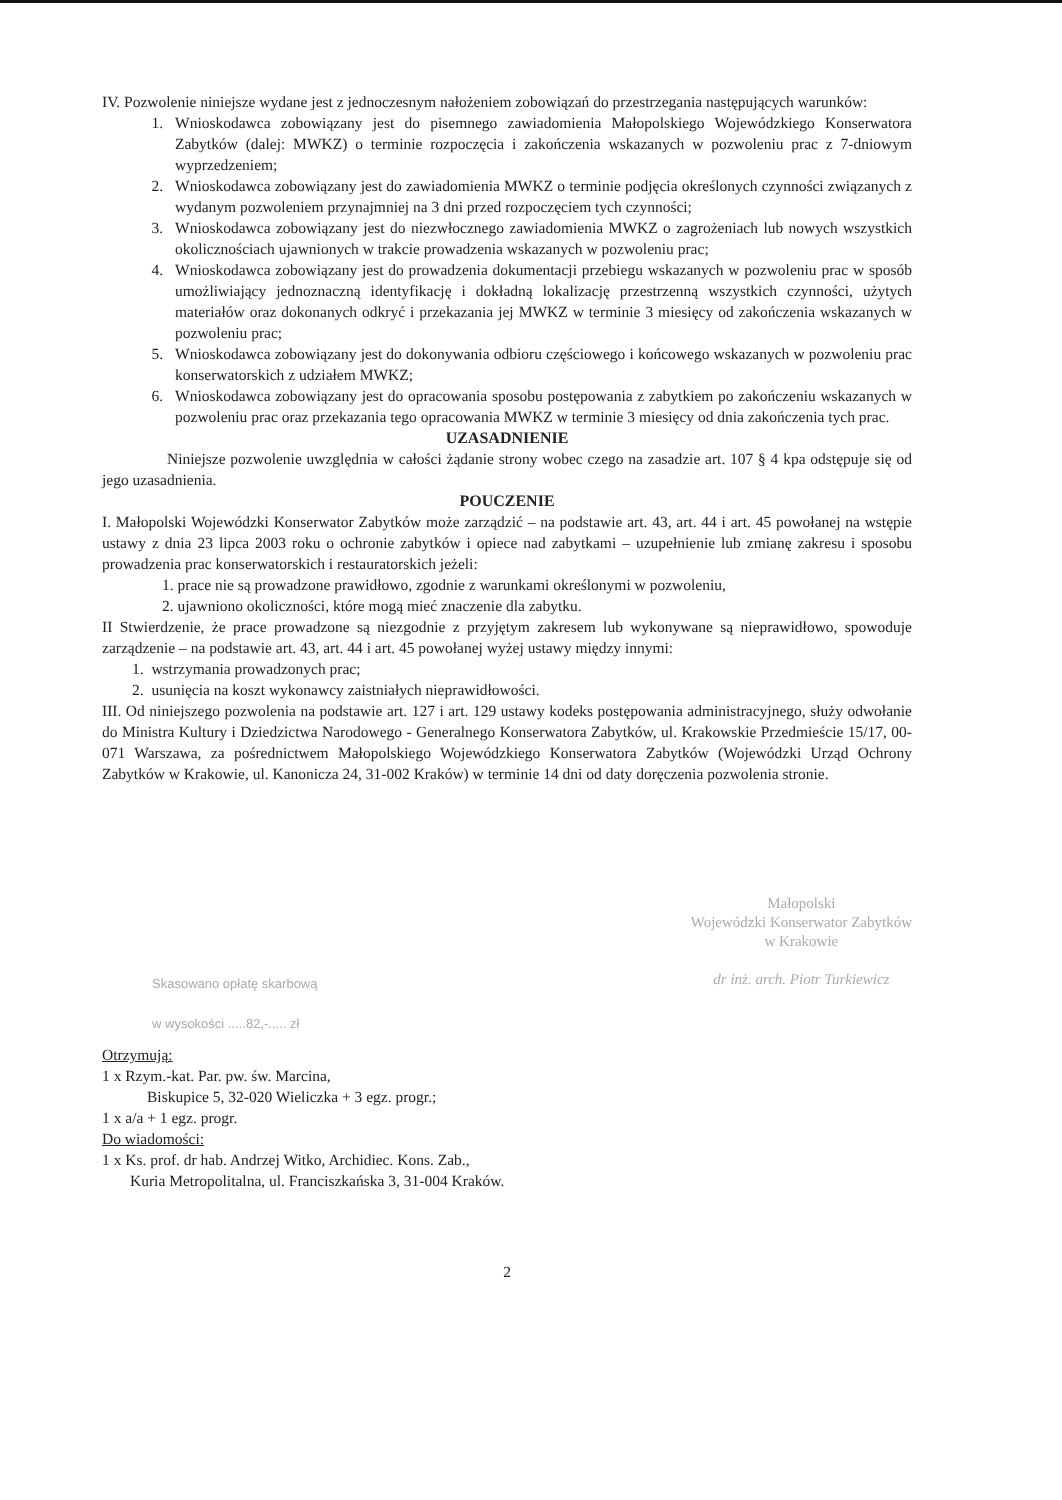IV. Pozwolenie niniejsze wydane jest z jednoczesnym nałożeniem zobowiązań do przestrzegania następujących warunków:
1. Wnioskodawca zobowiązany jest do pisemnego zawiadomienia Małopolskiego Wojewódzkiego Konserwatora Zabytków (dalej: MWKZ) o terminie rozpoczęcia i zakończenia wskazanych w pozwoleniu prac z 7-dniowym wyprzedzeniem;
2. Wnioskodawca zobowiązany jest do zawiadomienia MWKZ o terminie podjęcia określonych czynności związanych z wydanym pozwoleniem przynajmniej na 3 dni przed rozpoczęciem tych czynności;
3. Wnioskodawca zobowiązany jest do niezwłocznego zawiadomienia MWKZ o zagrożeniach lub nowych wszystkich okolicznościach ujawnionych w trakcie prowadzenia wskazanych w pozwoleniu prac;
4. Wnioskodawca zobowiązany jest do prowadzenia dokumentacji przebiegu wskazanych w pozwoleniu prac w sposób umożliwiający jednoznaczną identyfikację i dokładną lokalizację przestrzenną wszystkich czynności, użytych materiałów oraz dokonanych odkryć i przekazania jej MWKZ w terminie 3 miesięcy od zakończenia wskazanych w pozwoleniu prac;
5. Wnioskodawca zobowiązany jest do dokonywania odbioru częściowego i końcowego wskazanych w pozwoleniu prac konserwatorskich z udziałem MWKZ;
6. Wnioskodawca zobowiązany jest do opracowania sposobu postępowania z zabytkiem po zakończeniu wskazanych w pozwoleniu prac oraz przekazania tego opracowania MWKZ w terminie 3 miesięcy od dnia zakończenia tych prac.
UZASADNIENIE
Niniejsze pozwolenie uwzględnia w całości żądanie strony wobec czego na zasadzie art. 107 § 4 kpa odstępuje się od jego uzasadnienia.
POUCZENIE
I. Małopolski Wojewódzki Konserwator Zabytków może zarządzić – na podstawie art. 43, art. 44 i art. 45 powołanej na wstępie ustawy z dnia 23 lipca 2003 roku o ochronie zabytków i opiece nad zabytkami – uzupełnienie lub zmianę zakresu i sposobu prowadzenia prac konserwatorskich i restauratorskich jeżeli:
1. prace nie są prowadzone prawidłowo, zgodnie z warunkami określonymi w pozwoleniu,
2. ujawniono okoliczności, które mogą mieć znaczenie dla zabytku.
II Stwierdzenie, że prace prowadzone są niezgodnie z przyjętym zakresem lub wykonywane są nieprawidłowo, spowoduje zarządzenie – na podstawie art. 43, art. 44 i art. 45 powołanej wyżej ustawy między innymi:
1. wstrzymania prowadzonych prac;
2. usunięcia na koszt wykonawcy zaistniałych nieprawidłowości.
III. Od niniejszego pozwolenia na podstawie art. 127 i art. 129 ustawy kodeks postępowania administracyjnego, służy odwołanie do Ministra Kultury i Dziedzictwa Narodowego - Generalnego Konserwatora Zabytków, ul. Krakowskie Przedmieście 15/17, 00-071 Warszawa, za pośrednictwem Małopolskiego Wojewódzkiego Konserwatora Zabytków (Wojewódzki Urząd Ochrony Zabytków w Krakowie, ul. Kanonicza 24, 31-002 Kraków) w terminie 14 dni od daty doręczenia pozwolenia stronie.
Skasowano opłatę skarbową
w wysokości .....82,-..... zł
Małopolski
Wojewódzki Konserwator Zabytków
w Krakowie
dr inż. arch. Piotr Turkiewicz
Otrzymują:
1 x Rzym.-kat. Par. pw. św. Marcina,
Biskupice 5, 32-020 Wieliczka + 3 egz. progr.;
1 x a/a + 1 egz. progr.
Do wiadomości:
1 x Ks. prof. dr hab. Andrzej Witko, Archidiec. Kons. Zab.,
Kuria Metropolitalna, ul. Franciszkańska 3, 31-004 Kraków.
2